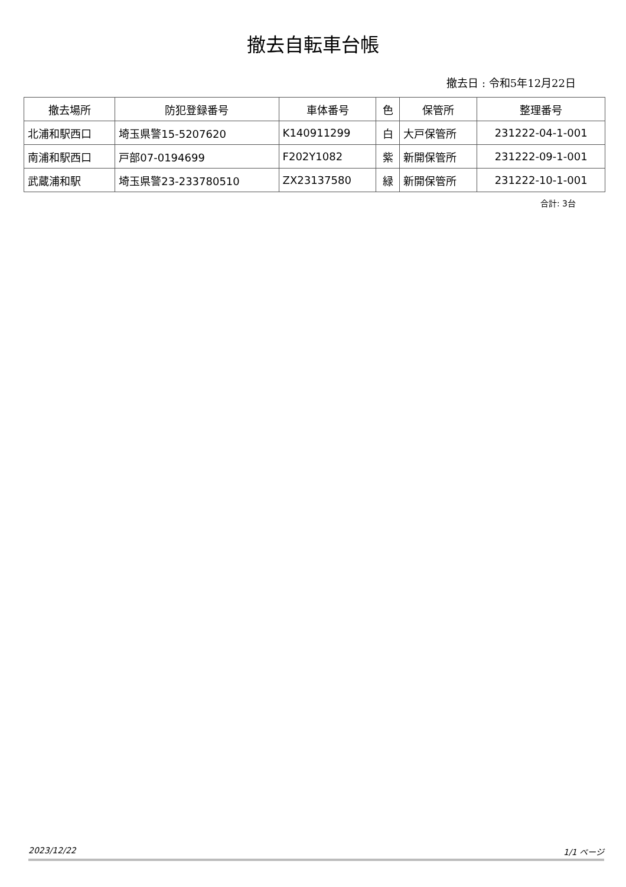撤去自転車台帳
撤去日 : 令和5年12月22日
| 撤去場所 | 防犯登録番号 | 車体番号 | 色 | 保管所 | 整理番号 |
| --- | --- | --- | --- | --- | --- |
| 北浦和駅西口 | 埼玉県警15-5207620 | K140911299 | 白 | 大戸保管所 | 231222-04-1-001 |
| 南浦和駅西口 | 戸部07-0194699 | F202Y1082 | 紫 | 新開保管所 | 231222-09-1-001 |
| 武蔵浦和駅 | 埼玉県警23-233780510 | ZX23137580 | 緑 | 新開保管所 | 231222-10-1-001 |
合計: 3台
2023/12/22 1/1 ページ